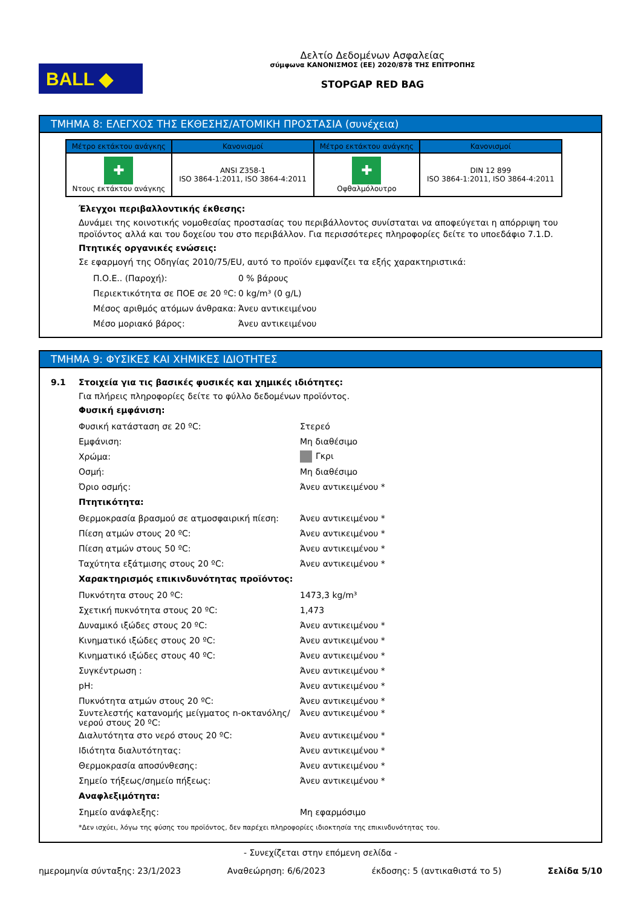BALL ◆
Δελτίο Δεδομένων Ασφαλείας
σύμφωνα ΚΑΝΟΝΙΣΜΟΣ (ΕΕ) 2020/878 ΤΗΣ ΕΠΙΤΡΟΠΗΣ
STOPGAP RED BAG
ΤΜΗΜΑ 8: ΕΛΕΓΧΟΣ ΤΗΣ ΕΚΘΕΣΗΣ/ΑΤΟΜΙΚΗ ΠΡΟΣΤΑΣΙΑ (συνέχεια)
| Μέτρο εκτάκτου ανάγκης | Κανονισμοί | Μέτρο εκτάκτου ανάγκης | Κανονισμοί |
| --- | --- | --- | --- |
| ✚ Ντους εκτάκτου ανάγκης | ANSI Z358-1 ISO 3864-1:2011, ISO 3864-4:2011 | ✚ Οφθαλμόλουτρο | DIN 12 899 ISO 3864-1:2011, ISO 3864-4:2011 |
Έλεγχοι περιβαλλοντικής έκθεσης:
Δυνάμει της κοινοτικής νομοθεσίας προστασίας του περιβάλλοντος συνίσταται να αποφεύγεται η απόρριψη του προϊόντος αλλά και του δοχείου του στο περιβάλλον. Για περισσότερες πληροφορίες δείτε το υποεδάφιο 7.1.D.
Πτητικές οργανικές ενώσεις:
Σε εφαρμογή της Οδηγίας 2010/75/EU, αυτό το προϊόν εμφανίζει τα εξής χαρακτηριστικά:
Π.Ο.Ε.. (Παροχή): 0 % βάρους
Περιεκτικότητα σε ΠΟΕ σε 20 ºC: 0 kg/m³ (0 g/L)
Μέσος αριθμός ατόμων άνθρακα: Άνευ αντικειμένου
Μέσο μοριακό βάρος: Άνευ αντικειμένου
ΤΜΗΜΑ 9: ΦΥΣΙΚΕΣ ΚΑΙ ΧΗΜΙΚΕΣ ΙΔΙΟΤΗΤΕΣ
9.1 Στοιχεία για τις βασικές φυσικές και χημικές ιδιότητες:
Για πλήρεις πληροφορίες δείτε το φύλλο δεδομένων προϊόντος.
Φυσική εμφάνιση:
Φυσική κατάσταση σε 20 ºC: Στερεό
Εμφάνιση: Μη διαθέσιμο
Χρώμα: Γκρι
Οσμή: Μη διαθέσιμο
Όριο οσμής: Άνευ αντικειμένου *
Πτητικότητα:
Θερμοκρασία βρασμού σε ατμοσφαιρική πίεση: Άνευ αντικειμένου *
Πίεση ατμών στους 20 ºC: Άνευ αντικειμένου *
Πίεση ατμών στους 50 ºC: Άνευ αντικειμένου *
Ταχύτητα εξάτμισης στους 20 ºC: Άνευ αντικειμένου *
Χαρακτηρισμός επικινδυνότητας προϊόντος:
Πυκνότητα στους 20 ºC: 1473,3 kg/m³
Σχετική πυκνότητα στους 20 ºC: 1,473
Δυναμικό ιξώδες στους 20 ºC: Άνευ αντικειμένου *
Κινηματικό ιξώδες στους 20 ºC: Άνευ αντικειμένου *
Κινηματικό ιξώδες στους 40 ºC: Άνευ αντικειμένου *
Συγκέντρωση : Άνευ αντικειμένου *
pH: Άνευ αντικειμένου *
Πυκνότητα ατμών στους 20 ºC: Άνευ αντικειμένου *
Συντελεστής κατανομής μείγματος n-οκτανόλης/νερού στους 20 ºC: Άνευ αντικειμένου *
Διαλυτότητα στο νερό στους 20 ºC: Άνευ αντικειμένου *
Ιδιότητα διαλυτότητας: Άνευ αντικειμένου *
Θερμοκρασία αποσύνθεσης: Άνευ αντικειμένου *
Σημείο τήξεως/σημείο πήξεως: Άνευ αντικειμένου *
Αναφλεξιμότητα:
Σημείο ανάφλεξης: Μη εφαρμόσιμο
*Δεν ισχύει, λόγω της φύσης του προϊόντος, δεν παρέχει πληροφορίες ιδιοκτησία της επικινδυνότητας του.
- Συνεχίζεται στην επόμενη σελίδα -
ημερομηνία σύνταξης: 23/1/2023 Αναθεώρηση: 6/6/2023 έκδοσης: 5 (αντικαθιστά το 5) Σελίδα 5/10